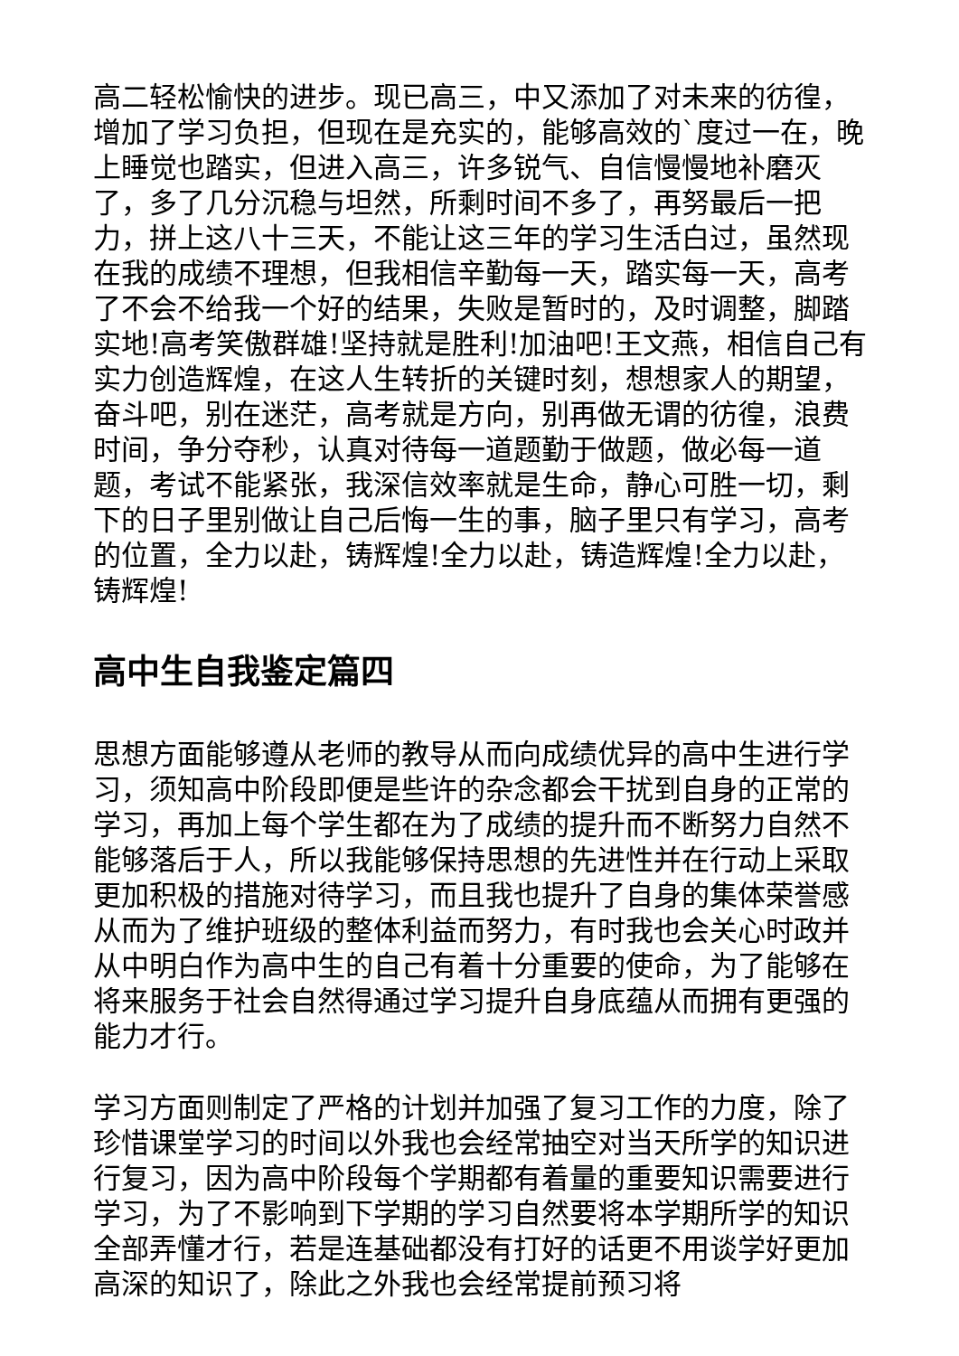高二轻松愉快的进步。现已高三，中又添加了对未来的彷徨，增加了学习负担，但现在是充实的，能够高效的`度过一在，晚上睡觉也踏实，但进入高三，许多锐气、自信慢慢地补磨灭了，多了几分沉稳与坦然，所剩时间不多了，再努最后一把力，拼上这八十三天，不能让这三年的学习生活白过，虽然现在我的成绩不理想，但我相信辛勤每一天，踏实每一天，高考了不会不给我一个好的结果，失败是暂时的，及时调整，脚踏实地!高考笑傲群雄!坚持就是胜利!加油吧!王文燕，相信自己有实力创造辉煌，在这人生转折的关键时刻，想想家人的期望，奋斗吧，别在迷茫，高考就是方向，别再做无谓的彷徨，浪费时间，争分夺秒，认真对待每一道题勤于做题，做必每一道题，考试不能紧张，我深信效率就是生命，静心可胜一切，剩下的日子里别做让自己后悔一生的事，脑子里只有学习，高考的位置，全力以赴，铸辉煌!全力以赴，铸造辉煌!全力以赴，铸辉煌!
高中生自我鉴定篇四
思想方面能够遵从老师的教导从而向成绩优异的高中生进行学习，须知高中阶段即便是些许的杂念都会干扰到自身的正常的学习，再加上每个学生都在为了成绩的提升而不断努力自然不能够落后于人，所以我能够保持思想的先进性并在行动上采取更加积极的措施对待学习，而且我也提升了自身的集体荣誉感从而为了维护班级的整体利益而努力，有时我也会关心时政并从中明白作为高中生的自己有着十分重要的使命，为了能够在将来服务于社会自然得通过学习提升自身底蕴从而拥有更强的能力才行。
学习方面则制定了严格的计划并加强了复习工作的力度，除了珍惜课堂学习的时间以外我也会经常抽空对当天所学的知识进行复习，因为高中阶段每个学期都有着量的重要知识需要进行学习，为了不影响到下学期的学习自然要将本学期所学的知识全部弄懂才行，若是连基础都没有打好的话更不用谈学好更加高深的知识了，除此之外我也会经常提前预习将